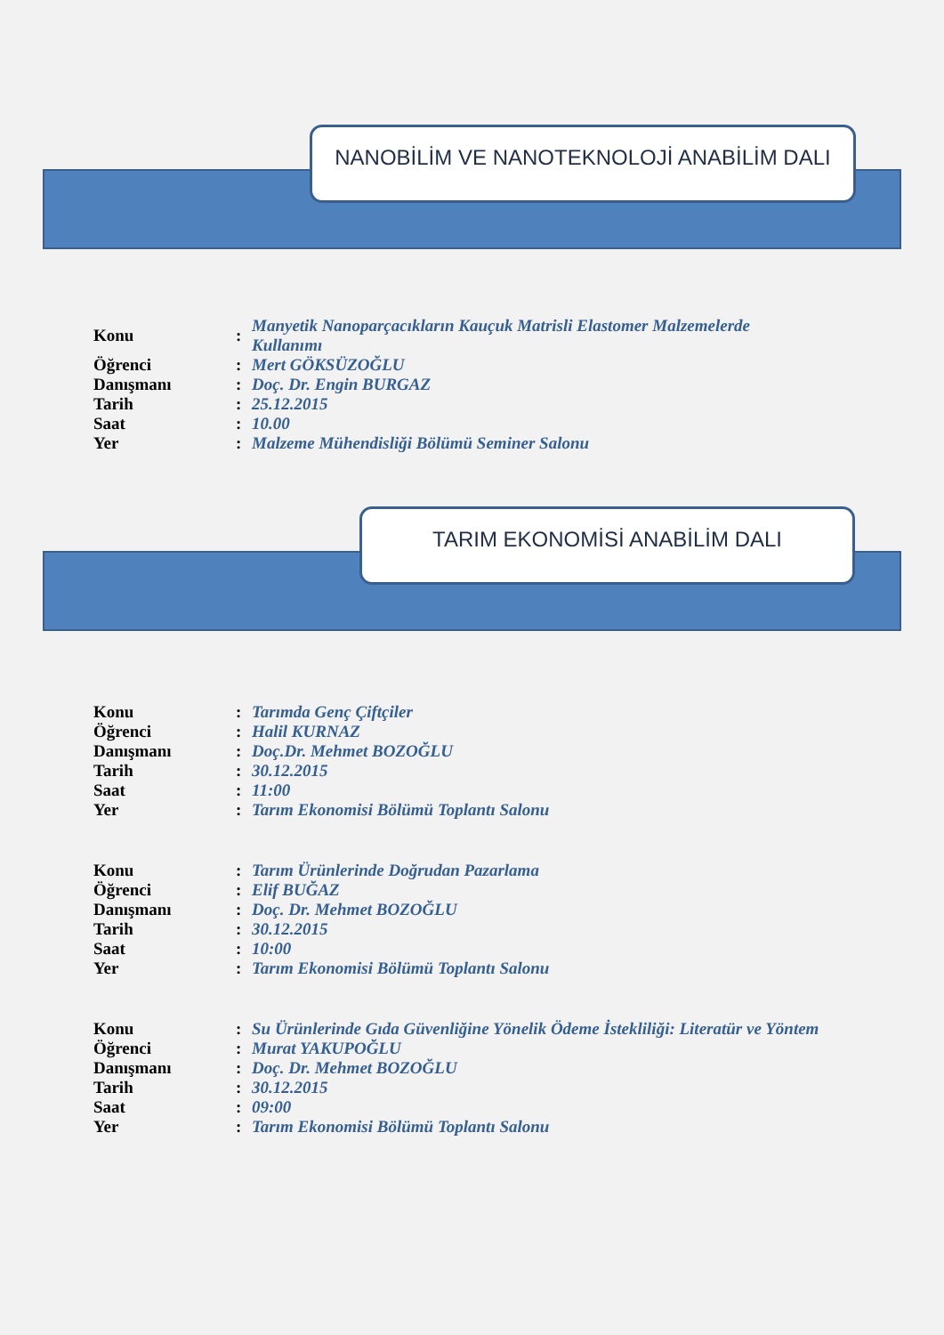NANOBİLİM VE NANOTEKNOLOJİ ANABİLİM DALI
| Konu | : | Manyetik Nanoparçacıkların Kauçuk Matrisli Elastomer Malzemelerde Kullanımı |
| Öğrenci | : | Mert GÖKSÜZOĞLU |
| Danışmanı | : | Doç. Dr. Engin BURGAZ |
| Tarih | : | 25.12.2015 |
| Saat | : | 10.00 |
| Yer | : | Malzeme Mühendisliği Bölümü Seminer Salonu |
TARIM EKONOMİSİ ANABİLİM DALI
| Konu | : | Tarımda Genç Çiftçiler |
| Öğrenci | : | Halil KURNAZ |
| Danışmanı | : | Doç.Dr. Mehmet BOZOĞLU |
| Tarih | : | 30.12.2015 |
| Saat | : | 11:00 |
| Yer | : | Tarım Ekonomisi Bölümü Toplantı Salonu |
| Konu | : | Tarım Ürünlerinde Doğrudan Pazarlama |
| Öğrenci | : | Elif BUĞAZ |
| Danışmanı | : | Doç. Dr. Mehmet BOZOĞLU |
| Tarih | : | 30.12.2015 |
| Saat | : | 10:00 |
| Yer | : | Tarım Ekonomisi Bölümü Toplantı Salonu |
| Konu | : | Su Ürünlerinde Gıda Güvenliğine Yönelik Ödeme İstekliliği: Literatür ve Yöntem |
| Öğrenci | : | Murat YAKUPOĞLU |
| Danışmanı | : | Doç. Dr. Mehmet BOZOĞLU |
| Tarih | : | 30.12.2015 |
| Saat | : | 09:00 |
| Yer | : | Tarım Ekonomisi Bölümü Toplantı Salonu |